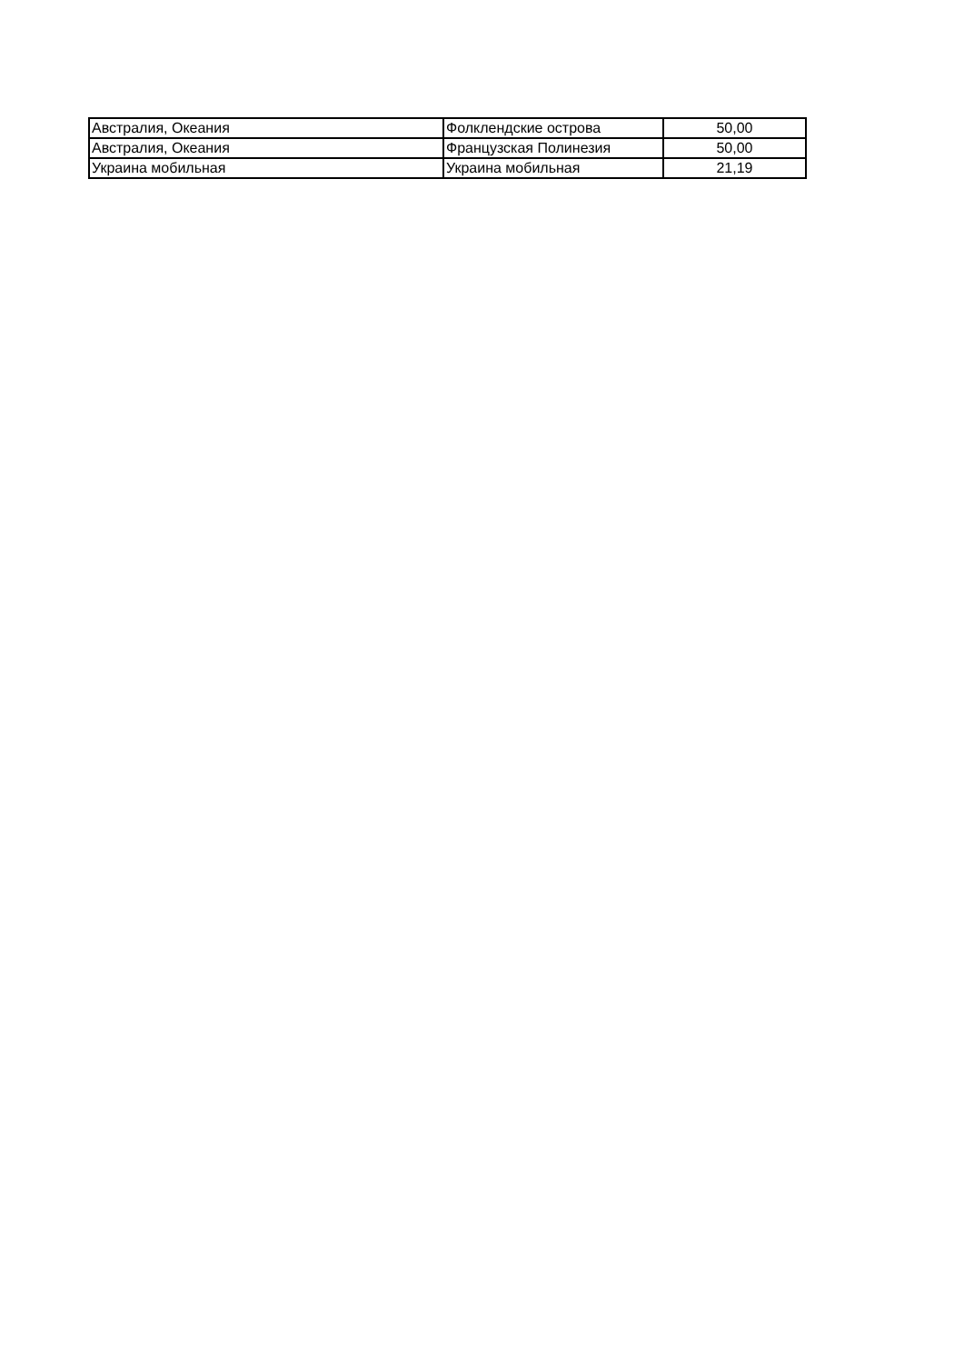| Австралия, Океания | Фолклендские острова | 50,00 |
| Австралия, Океания | Французская Полинезия | 50,00 |
| Украина мобильная | Украина мобильная | 21,19 |